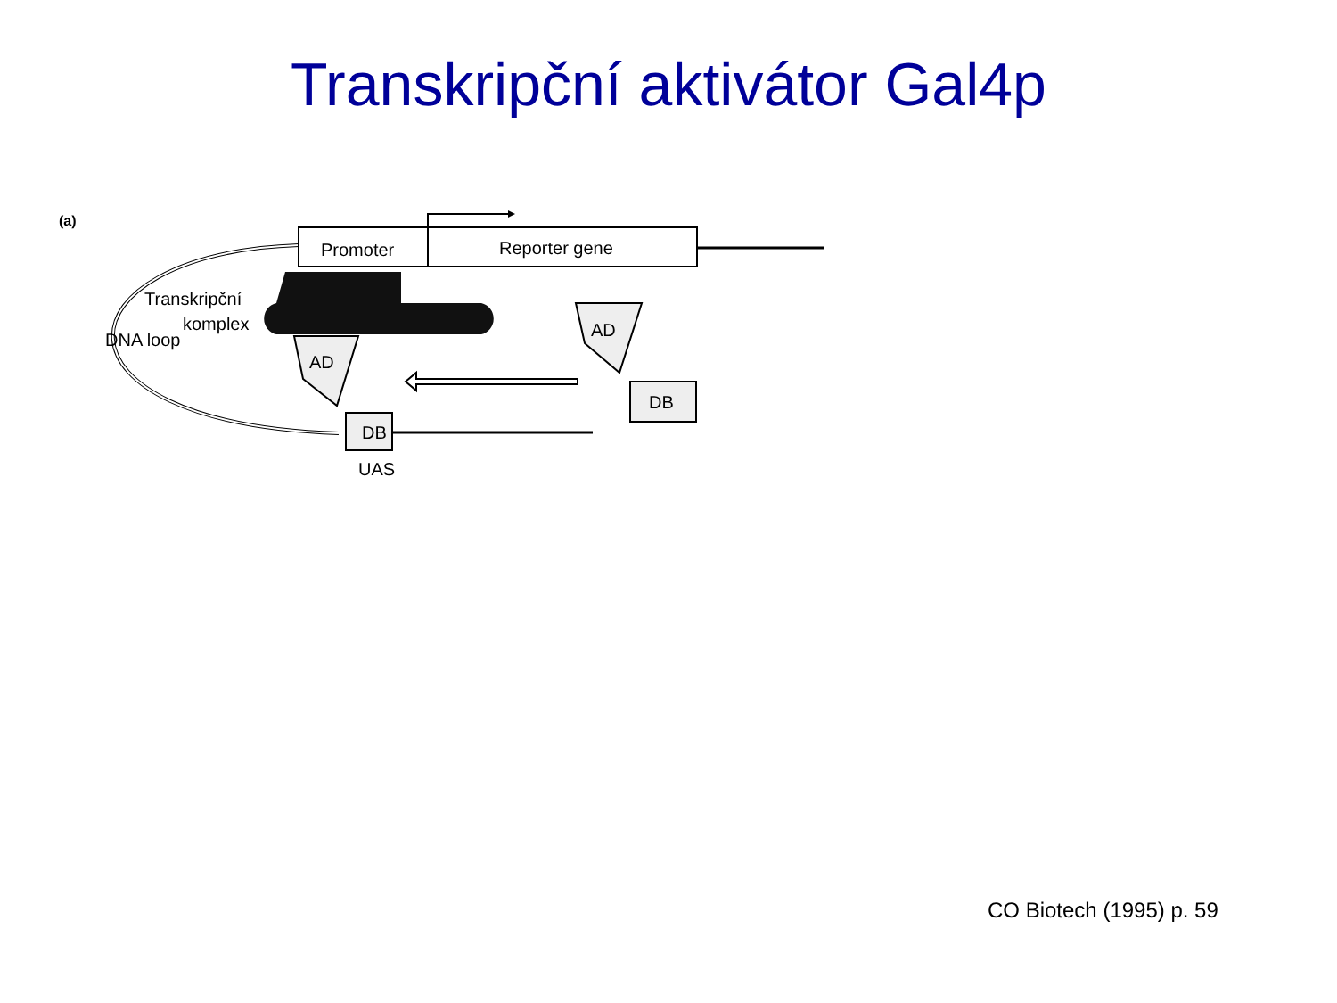Transkripční aktivátor Gal4p
Promoter
Reporter gene
Transkripční
komplex
DNA loop
AD
DB
UAS
AD
DB
(a)
CO Biotech (1995) p. 59